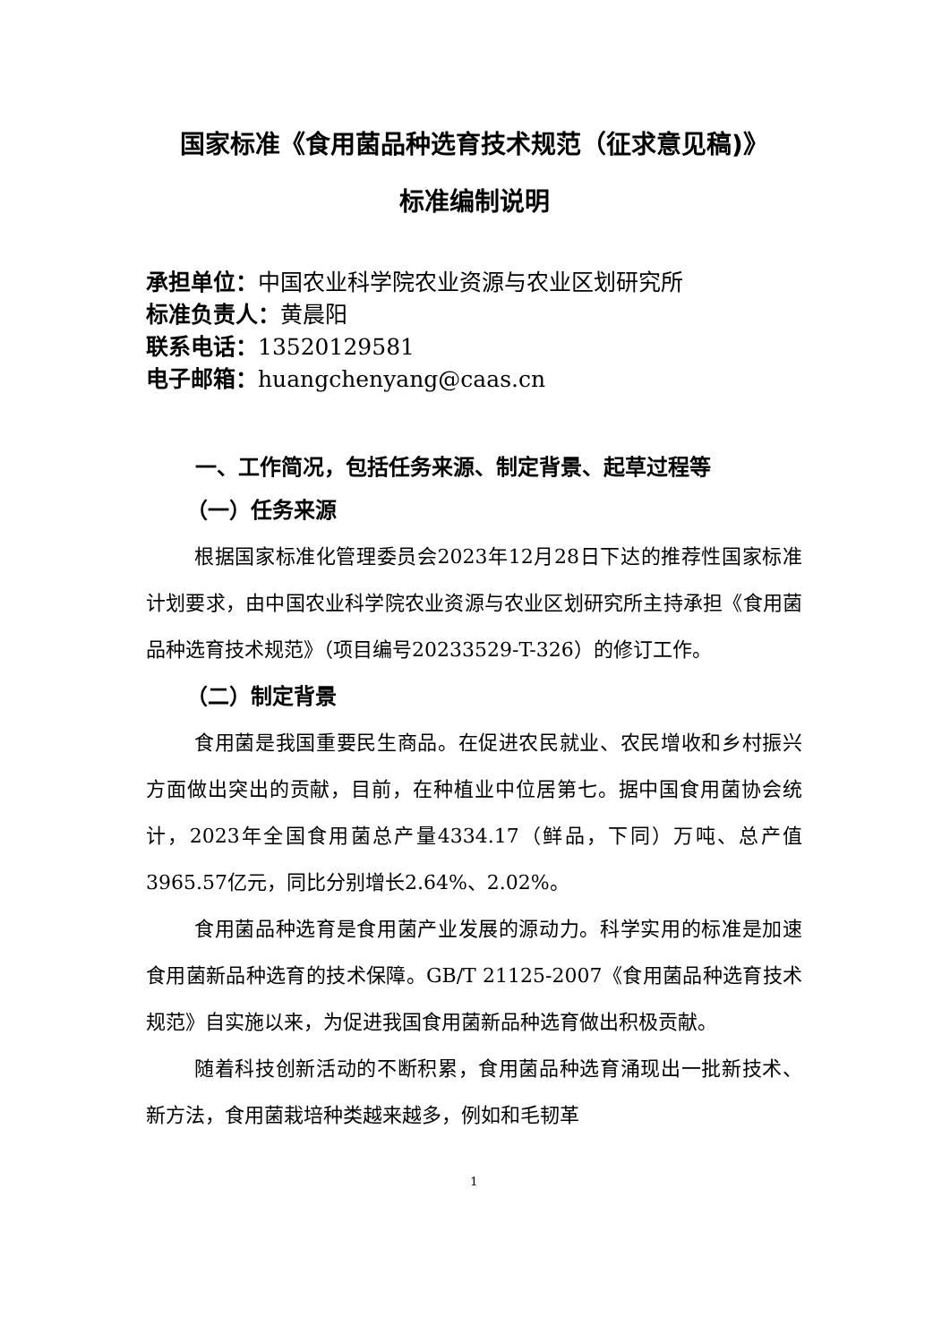国家标准《食用菌品种选育技术规范（征求意见稿)》
标准编制说明
承担单位：中国农业科学院农业资源与农业区划研究所
标准负责人：黄晨阳
联系电话：13520129581
电子邮箱：huangchenyang@caas.cn
一、工作简况，包括任务来源、制定背景、起草过程等
（一）任务来源
根据国家标准化管理委员会2023年12月28日下达的推荐性国家标准计划要求，由中国农业科学院农业资源与农业区划研究所主持承担《食用菌品种选育技术规范》（项目编号20233529-T-326）的修订工作。
（二）制定背景
食用菌是我国重要民生商品。在促进农民就业、农民增收和乡村振兴方面做出突出的贡献，目前，在种植业中位居第七。据中国食用菌协会统计，2023年全国食用菌总产量4334.17（鲜品，下同）万吨、总产值3965.57亿元，同比分别增长2.64%、2.02%。
食用菌品种选育是食用菌产业发展的源动力。科学实用的标准是加速食用菌新品种选育的技术保障。GB/T 21125-2007《食用菌品种选育技术规范》自实施以来，为促进我国食用菌新品种选育做出积极贡献。
随着科技创新活动的不断积累，食用菌品种选育涌现出一批新技术、新方法，食用菌栽培种类越来越多，例如和毛韧革
1